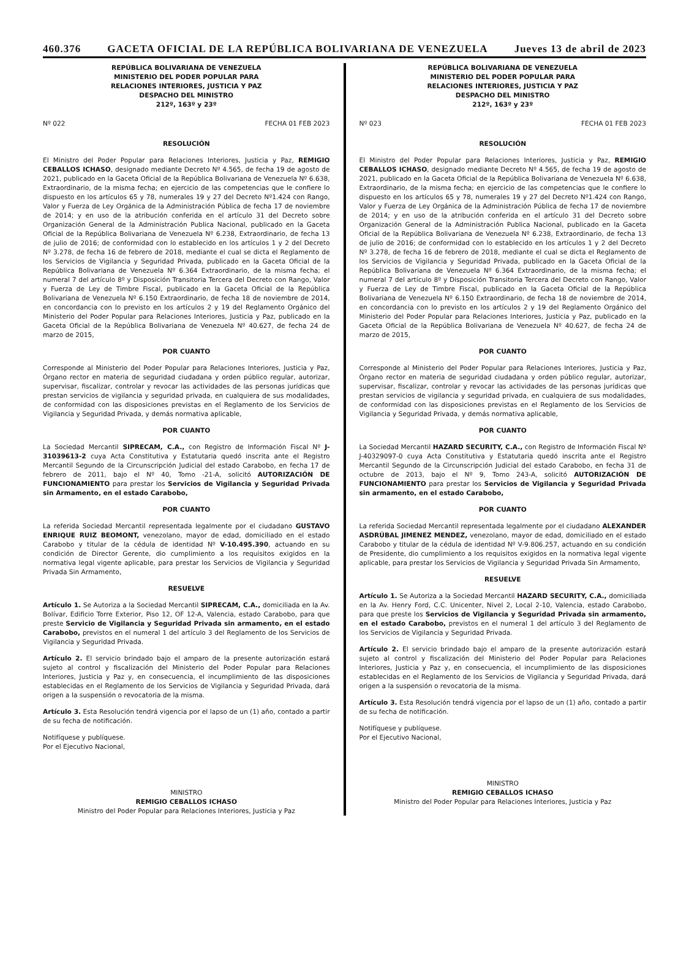460.376 GACETA OFICIAL DE LA REPÚBLICA BOLIVARIANA DE VENEZUELA Jueves 13 de abril de 2023
REPÚBLICA BOLIVARIANA DE VENEZUELA
MINISTERIO DEL PODER POPULAR PARA
RELACIONES INTERIORES, JUSTICIA Y PAZ
DESPACHO DEL MINISTRO
212º, 163º y 23º
Nº 022 FECHA 01 FEB 2023
RESOLUCIÓN
El Ministro del Poder Popular para Relaciones Interiores, Justicia y Paz, REMIGIO CEBALLOS ICHASO, designado mediante Decreto Nº 4.565, de fecha 19 de agosto de 2021, publicado en la Gaceta Oficial de la República Bolivariana de Venezuela Nº 6.638, Extraordinario, de la misma fecha; en ejercicio de las competencias que le confiere lo dispuesto en los artículos 65 y 78, numerales 19 y 27 del Decreto Nº1.424 con Rango, Valor y Fuerza de Ley Orgánica de la Administración Pública de fecha 17 de noviembre de 2014; y en uso de la atribución conferida en el artículo 31 del Decreto sobre Organización General de la Administración Publica Nacional, publicado en la Gaceta Oficial de la República Bolivariana de Venezuela Nº 6.238, Extraordinario, de fecha 13 de julio de 2016; de conformidad con lo establecido en los artículos 1 y 2 del Decreto Nº 3.278, de fecha 16 de febrero de 2018, mediante el cual se dicta el Reglamento de los Servicios de Vigilancia y Seguridad Privada, publicado en la Gaceta Oficial de la República Bolivariana de Venezuela Nº 6.364 Extraordinario, de la misma fecha; el numeral 7 del artículo 8º y Disposición Transitoria Tercera del Decreto con Rango, Valor y Fuerza de Ley de Timbre Fiscal, publicado en la Gaceta Oficial de la República Bolivariana de Venezuela Nº 6.150 Extraordinario, de fecha 18 de noviembre de 2014, en concordancia con lo previsto en los artículos 2 y 19 del Reglamento Orgánico del Ministerio del Poder Popular para Relaciones Interiores, Justicia y Paz, publicado en la Gaceta Oficial de la República Bolivariana de Venezuela Nº 40.627, de fecha 24 de marzo de 2015,
POR CUANTO
Corresponde al Ministerio del Poder Popular para Relaciones Interiores, Justicia y Paz, Órgano rector en materia de seguridad ciudadana y orden público regular, autorizar, supervisar, fiscalizar, controlar y revocar las actividades de las personas jurídicas que prestan servicios de vigilancia y seguridad privada, en cualquiera de sus modalidades, de conformidad con las disposiciones previstas en el Reglamento de los Servicios de Vigilancia y Seguridad Privada, y demás normativa aplicable,
POR CUANTO
La Sociedad Mercantil SIPRECAM, C.A., con Registro de Información Fiscal Nº J-31039613-2 cuya Acta Constitutiva y Estatutaria quedó inscrita ante el Registro Mercantil Segundo de la Circunscripción Judicial del estado Carabobo, en fecha 17 de febrero de 2011, bajo el Nº 40, Tomo -21-A, solicitó AUTORIZACIÓN DE FUNCIONAMIENTO para prestar los Servicios de Vigilancia y Seguridad Privada sin Armamento, en el estado Carabobo,
POR CUANTO
La referida Sociedad Mercantil representada legalmente por el ciudadano GUSTAVO ENRIQUE RUIZ BEOMONT, venezolano, mayor de edad, domiciliado en el estado Carabobo y titular de la cédula de identidad Nº V-10.495.390, actuando en su condición de Director Gerente, dio cumplimiento a los requisitos exigidos en la normativa legal vigente aplicable, para prestar los Servicios de Vigilancia y Seguridad Privada Sin Armamento,
RESUELVE
Artículo 1. Se Autoriza a la Sociedad Mercantil SIPRECAM, C.A., domiciliada en la Av. Bolívar, Edificio Torre Exterior, Piso 12, OF 12-A, Valencia, estado Carabobo, para que preste Servicio de Vigilancia y Seguridad Privada sin armamento, en el estado Carabobo, previstos en el numeral 1 del artículo 3 del Reglamento de los Servicios de Vigilancia y Seguridad Privada.
Artículo 2. El servicio brindado bajo el amparo de la presente autorización estará sujeto al control y fiscalización del Ministerio del Poder Popular para Relaciones Interiores, Justicia y Paz y, en consecuencia, el incumplimiento de las disposiciones establecidas en el Reglamento de los Servicios de Vigilancia y Seguridad Privada, dará origen a la suspensión o revocatoria de la misma.
Artículo 3. Esta Resolución tendrá vigencia por el lapso de un (1) año, contado a partir de su fecha de notificación.
Notifíquese y publíquese.
Por el Ejecutivo Nacional,
MINISTRO
REMIGIO CEBALLOS ICHASO
Ministro del Poder Popular para Relaciones Interiores, Justicia y Paz
REPÚBLICA BOLIVARIANA DE VENEZUELA
MINISTERIO DEL PODER POPULAR PARA
RELACIONES INTERIORES, JUSTICIA Y PAZ
DESPACHO DEL MINISTRO
212º, 163º y 23º
Nº 023 FECHA 01 FEB 2023
RESOLUCIÓN
El Ministro del Poder Popular para Relaciones Interiores, Justicia y Paz, REMIGIO CEBALLOS ICHASO, designado mediante Decreto Nº 4.565, de fecha 19 de agosto de 2021, publicado en la Gaceta Oficial de la República Bolivariana de Venezuela Nº 6.638, Extraordinario, de la misma fecha; en ejercicio de las competencias que le confiere lo dispuesto en los artículos 65 y 78, numerales 19 y 27 del Decreto Nº1.424 con Rango, Valor y Fuerza de Ley Orgánica de la Administración Pública de fecha 17 de noviembre de 2014; y en uso de la atribución conferida en el artículo 31 del Decreto sobre Organización General de la Administración Publica Nacional, publicado en la Gaceta Oficial de la República Bolivariana de Venezuela Nº 6.238, Extraordinario, de fecha 13 de julio de 2016; de conformidad con lo establecido en los artículos 1 y 2 del Decreto Nº 3.278, de fecha 16 de febrero de 2018, mediante el cual se dicta el Reglamento de los Servicios de Vigilancia y Seguridad Privada, publicado en la Gaceta Oficial de la República Bolivariana de Venezuela Nº 6.364 Extraordinario, de la misma fecha; el numeral 7 del artículo 8º y Disposición Transitoria Tercera del Decreto con Rango, Valor y Fuerza de Ley de Timbre Fiscal, publicado en la Gaceta Oficial de la República Bolivariana de Venezuela Nº 6.150 Extraordinario, de fecha 18 de noviembre de 2014, en concordancia con lo previsto en los artículos 2 y 19 del Reglamento Orgánico del Ministerio del Poder Popular para Relaciones Interiores, Justicia y Paz, publicado en la Gaceta Oficial de la República Bolivariana de Venezuela Nº 40.627, de fecha 24 de marzo de 2015,
POR CUANTO
Corresponde al Ministerio del Poder Popular para Relaciones Interiores, Justicia y Paz, Órgano rector en materia de seguridad ciudadana y orden público regular, autorizar, supervisar, fiscalizar, controlar y revocar las actividades de las personas jurídicas que prestan servicios de vigilancia y seguridad privada, en cualquiera de sus modalidades, de conformidad con las disposiciones previstas en el Reglamento de los Servicios de Vigilancia y Seguridad Privada, y demás normativa aplicable,
POR CUANTO
La Sociedad Mercantil HAZARD SECURITY, C.A., con Registro de Información Fiscal Nº J-40329097-0 cuya Acta Constitutiva y Estatutaria quedó inscrita ante el Registro Mercantil Segundo de la Circunscripción Judicial del estado Carabobo, en fecha 31 de octubre de 2013, bajo el Nº 9, Tomo 243-A, solicitó AUTORIZACIÓN DE FUNCIONAMIENTO para prestar los Servicios de Vigilancia y Seguridad Privada sin armamento, en el estado Carabobo,
POR CUANTO
La referida Sociedad Mercantil representada legalmente por el ciudadano ALEXANDER ASDRÚBAL JIMENEZ MENDEZ, venezolano, mayor de edad, domiciliado en el estado Carabobo y titular de la cédula de identidad Nº V-9.806.257, actuando en su condición de Presidente, dio cumplimiento a los requisitos exigidos en la normativa legal vigente aplicable, para prestar los Servicios de Vigilancia y Seguridad Privada Sin Armamento,
RESUELVE
Artículo 1. Se Autoriza a la Sociedad Mercantil HAZARD SECURITY, C.A., domiciliada en la Av. Henry Ford, C.C. Unicenter, Nivel 2, Local 2-10, Valencia, estado Carabobo, para que preste los Servicios de Vigilancia y Seguridad Privada sin armamento, en el estado Carabobo, previstos en el numeral 1 del artículo 3 del Reglamento de los Servicios de Vigilancia y Seguridad Privada.
Artículo 2. El servicio brindado bajo el amparo de la presente autorización estará sujeto al control y fiscalización del Ministerio del Poder Popular para Relaciones Interiores, Justicia y Paz y, en consecuencia, el incumplimiento de las disposiciones establecidas en el Reglamento de los Servicios de Vigilancia y Seguridad Privada, dará origen a la suspensión o revocatoria de la misma.
Artículo 3. Esta Resolución tendrá vigencia por el lapso de un (1) año, contado a partir de su fecha de notificación.
Notifíquese y publíquese.
Por el Ejecutivo Nacional,
MINISTRO
REMIGIO CEBALLOS ICHASO
Ministro del Poder Popular para Relaciones Interiores, Justicia y Paz